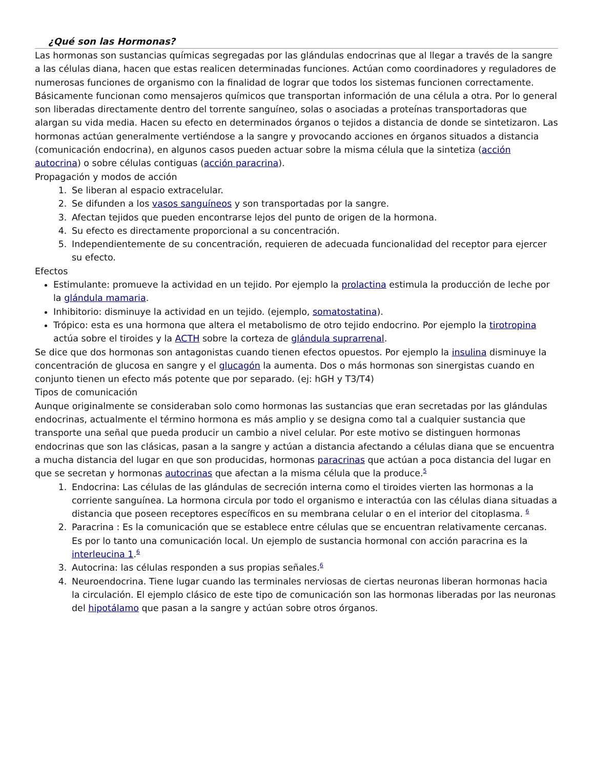¿Qué son las Hormonas?
Las hormonas son sustancias químicas segregadas por las glándulas endocrinas que al llegar a través de la sangre a las células diana, hacen que estas realicen determinadas funciones. Actúan como coordinadores y reguladores de numerosas funciones de organismo con la finalidad de lograr que todos los sistemas funcionen correctamente. Básicamente funcionan como mensajeros químicos que transportan información de una célula a otra. Por lo general son liberadas directamente dentro del torrente sanguíneo, solas o asociadas a proteínas transportadoras que alargan su vida media. Hacen su efecto en determinados órganos o tejidos a distancia de donde se sintetizaron. Las hormonas actúan generalmente vertiéndose a la sangre y provocando acciones en órganos situados a distancia (comunicación endocrina), en algunos casos pueden actuar sobre la misma célula que la sintetiza (acción autocrina) o sobre células contiguas (acción paracrina).
Propagación y modos de acción
1. Se liberan al espacio extracelular.
2. Se difunden a los vasos sanguíneos y son transportadas por la sangre.
3. Afectan tejidos que pueden encontrarse lejos del punto de origen de la hormona.
4. Su efecto es directamente proporcional a su concentración.
5. Independientemente de su concentración, requieren de adecuada funcionalidad del receptor para ejercer su efecto.
Efectos
Estimulante: promueve la actividad en un tejido. Por ejemplo la prolactina estimula la producción de leche por la glándula mamaria.
Inhibitorio: disminuye la actividad en un tejido. (ejemplo, somatostatina).
Trópico: esta es una hormona que altera el metabolismo de otro tejido endocrino. Por ejemplo la tirotropina actúa sobre el tiroides y la ACTH sobre la corteza de glándula suprarrenal.
Se dice que dos hormonas son antagonistas cuando tienen efectos opuestos. Por ejemplo la insulina disminuye la concentración de glucosa en sangre y el glucagón la aumenta. Dos o más hormonas son sinergistas cuando en conjunto tienen un efecto más potente que por separado. (ej: hGH y T3/T4)
Tipos de comunicación
Aunque originalmente se consideraban solo como hormonas las sustancias que eran secretadas por las glándulas endocrinas, actualmente el término hormona es más amplio y se designa como tal a cualquier sustancia que transporte una señal que pueda producir un cambio a nivel celular. Por este motivo se distinguen hormonas endocrinas que son las clásicas, pasan a la sangre y actúan a distancia afectando a células diana que se encuentra a mucha distancia del lugar en que son producidas, hormonas paracrinas que actúan a poca distancia del lugar en que se secretan y hormonas autocrinas que afectan a la misma célula que la produce.<sup>5</sup>
1. Endocrina: Las células de las glándulas de secreción interna como el tiroides vierten las hormonas a la corriente sanguínea. La hormona circula por todo el organismo e interactúa con las células diana situadas a distancia que poseen receptores específicos en su membrana celular o en el interior del citoplasma. <sup>6</sup>
2. Paracrina : Es la comunicación que se establece entre células que se encuentran relativamente cercanas. Es por lo tanto una comunicación local. Un ejemplo de sustancia hormonal con acción paracrina es la interleucina 1.<sup>6</sup>
3. Autocrina: las células responden a sus propias señales.<sup>6</sup>
4. Neuroendocrina. Tiene lugar cuando las terminales nerviosas de ciertas neuronas liberan hormonas hacia la circulación. El ejemplo clásico de este tipo de comunicación son las hormonas liberadas por las neuronas del hipotálamo que pasan a la sangre y actúan sobre otros órganos.